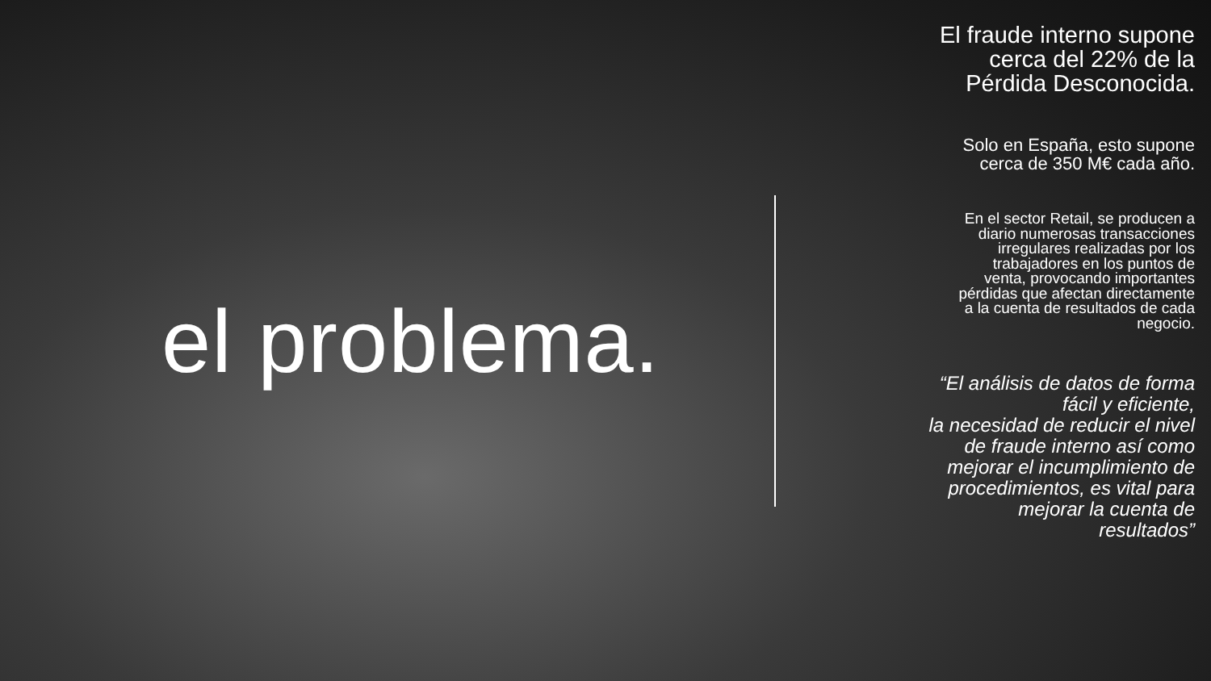el problema.
El fraude interno supone
cerca del 22% de la
Pérdida Desconocida.
Solo en España, esto supone
cerca de 350 M€ cada año.
En el sector Retail, se producen a
diario numerosas transacciones
irregulares realizadas por los
trabajadores en los puntos de
venta, provocando importantes
pérdidas que afectan directamente
a la cuenta de resultados de cada
negocio.
“El análisis de datos de forma
fácil y eficiente,
la necesidad de reducir el nivel
de fraude interno así como
mejorar el incumplimiento de
procedimientos, es vital para
mejorar la cuenta de
resultados”